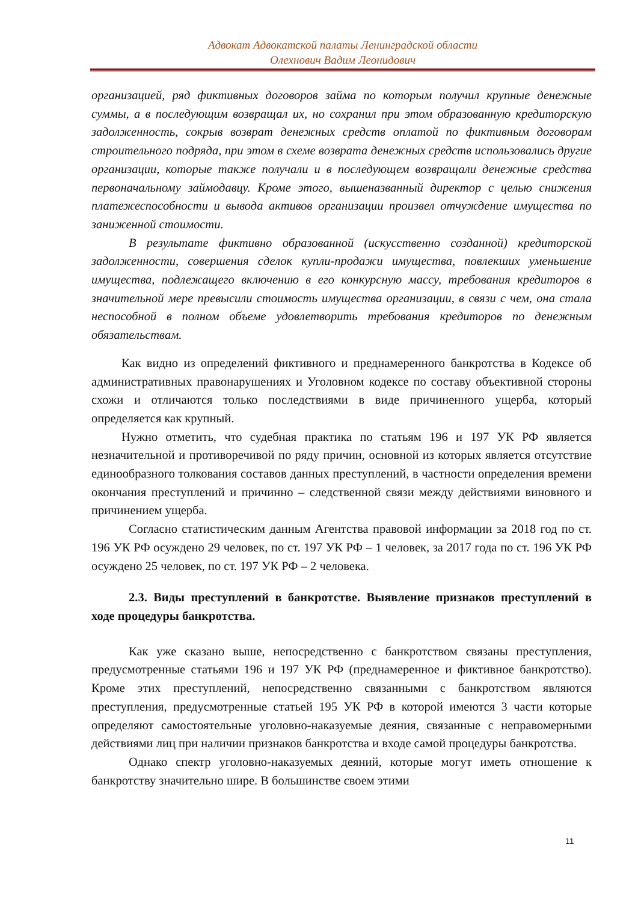Адвокат Адвокатской палаты Ленинградской области
Олехнович Вадим Леонидович
организацией, ряд фиктивных договоров займа по которым получил крупные денежные суммы, а в последующим возвращал их, но сохранил при этом образованную кредиторскую задолженность, сокрыв возврат денежных средств оплатой по фиктивным договорам строительного подряда, при этом в схеме возврата денежных средств использовались другие организации, которые также получали и в последующем возвращали денежные средства первоначальному займодавцу. Кроме этого, вышеназванный директор с целью снижения платежеспособности и вывода активов организации произвел отчуждение имущества по заниженной стоимости.
В результате фиктивно образованной (искусственно созданной) кредиторской задолженности, совершения сделок купли-продажи имущества, повлекших уменьшение имущества, подлежащего включению в его конкурсную массу, требования кредиторов в значительной мере превысили стоимость имущества организации, в связи с чем, она стала неспособной в полном объеме удовлетворить требования кредиторов по денежным обязательствам.
Как видно из определений фиктивного и преднамеренного банкротства в Кодексе об административных правонарушениях и Уголовном кодексе по составу объективной стороны схожи и отличаются только последствиями в виде причиненного ущерба, который определяется как крупный.
Нужно отметить, что судебная практика по статьям 196 и 197 УК РФ является незначительной и противоречивой по ряду причин, основной из которых является отсутствие единообразного толкования составов данных преступлений, в частности определения времени окончания преступлений и причинно – следственной связи между действиями виновного и причинением ущерба.
Согласно статистическим данным Агентства правовой информации за 2018 год по ст. 196 УК РФ осуждено 29 человек, по ст. 197 УК РФ – 1 человек, за 2017 года по ст. 196 УК РФ осуждено 25 человек, по ст. 197 УК РФ – 2 человека.
2.3. Виды преступлений в банкротстве. Выявление признаков преступлений в ходе процедуры банкротства.
Как уже сказано выше, непосредственно с банкротством связаны преступления, предусмотренные статьями 196 и 197 УК РФ (преднамеренное и фиктивное банкротство). Кроме этих преступлений, непосредственно связанными с банкротством являются преступления, предусмотренные статьей 195 УК РФ в которой имеются 3 части которые определяют самостоятельные уголовно-наказуемые деяния, связанные с неправомерными действиями лиц при наличии признаков банкротства и входе самой процедуры банкротства.
Однако спектр уголовно-наказуемых деяний, которые могут иметь отношение к банкротству значительно шире. В большинстве своем этими
11